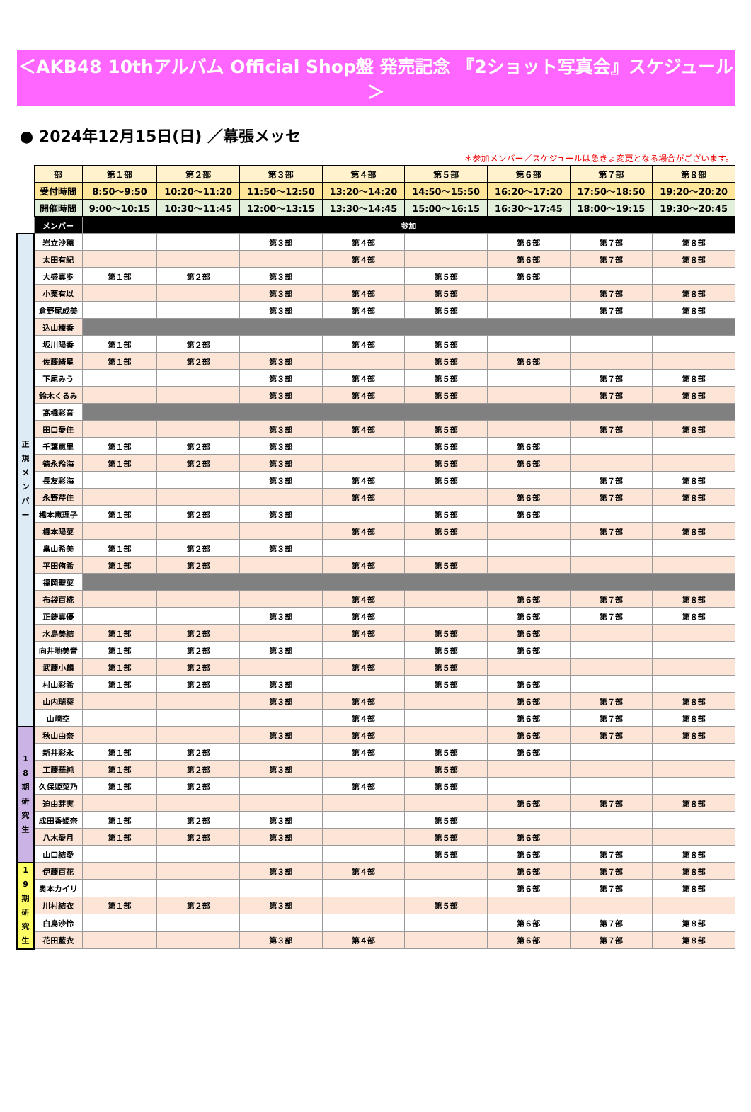＜AKB48 10thアルバム Official Shop盤 発売記念 『2ショット写真会』スケジュール＞
● 2024年12月15日(日) ／幕張メッセ
＊参加メンバー／スケジュールは急きょ変更となる場合がございます。
| | 部 | 第１部 | 第２部 | 第３部 | 第４部 | 第５部 | 第６部 | 第７部 | 第８部 |
| | 受付時間 | 8:50～9:50 | 10:20～11:20 | 11:50～12:50 | 13:20～14:20 | 14:50～15:50 | 16:20～17:20 | 17:50～18:50 | 19:20～20:20 |
| | 開催時間 | 9:00～10:15 | 10:30～11:45 | 12:00～13:15 | 13:30～14:45 | 15:00～16:15 | 16:30～17:45 | 18:00～19:15 | 19:30～20:45 |
| | メンバー | 参加 | | | | | | | |
| 正 規 メ ン バ ー | 岩立沙穂 | | | 第３部 | 第４部 | | 第６部 | 第７部 | 第８部 |
| | 太田有紀 | | | | 第４部 | | 第６部 | 第７部 | 第８部 |
| | 大盛真歩 | 第１部 | 第２部 | 第３部 | | 第５部 | 第６部 | | |
| | 小栗有以 | | | 第３部 | 第４部 | 第５部 | | 第７部 | 第８部 |
| | 倉野尾成美 | | | 第３部 | 第４部 | 第５部 | | 第７部 | 第８部 |
| | 込山榛香 | | | | | | | | |
| | 坂川陽香 | 第１部 | 第２部 | | 第４部 | 第５部 | | | |
| | 佐藤綺星 | 第１部 | 第２部 | 第３部 | | 第５部 | 第６部 | | |
| | 下尾みう | | | 第３部 | 第４部 | 第５部 | | 第７部 | 第８部 |
| | 鈴木くるみ | | | 第３部 | 第４部 | 第５部 | | 第７部 | 第８部 |
| | 髙橋彩音 | | | | | | | | |
| | 田口愛佳 | | | 第３部 | 第４部 | 第５部 | | 第７部 | 第８部 |
| | 千葉恵里 | 第１部 | 第２部 | 第３部 | | 第５部 | 第６部 | | |
| | 徳永羚海 | 第１部 | 第２部 | 第３部 | | 第５部 | 第６部 | | |
| | 長友彩海 | | | 第３部 | 第４部 | 第５部 | | 第７部 | 第８部 |
| | 永野芹佳 | | | | 第４部 | | 第６部 | 第７部 | 第８部 |
| | 橋本恵理子 | 第１部 | 第２部 | 第３部 | | 第５部 | 第６部 | | |
| | 橋本陽菜 | | | | 第４部 | 第５部 | | 第７部 | 第８部 |
| | 畠山希美 | 第１部 | 第２部 | 第３部 | | | | | |
| | 平田侑希 | 第１部 | 第２部 | | 第４部 | 第５部 | | | |
| | 福岡聖菜 | | | | | | | | |
| | 布袋百椛 | | | | 第４部 | | 第６部 | 第７部 | 第８部 |
| | 正鋳真優 | | | 第３部 | 第４部 | | 第６部 | 第７部 | 第８部 |
| | 水島美結 | 第１部 | 第２部 | | 第４部 | 第５部 | 第６部 | | |
| | 向井地美音 | 第１部 | 第２部 | 第３部 | | 第５部 | 第６部 | | |
| | 武藤小麟 | 第１部 | 第２部 | | 第４部 | 第５部 | | | |
| | 村山彩希 | 第１部 | 第２部 | 第３部 | | 第５部 | 第６部 | | |
| | 山内瑞葵 | | | 第３部 | 第４部 | | 第６部 | 第７部 | 第８部 |
| | 山﨑空 | | | | 第４部 | | 第６部 | 第７部 | 第８部 |
| 1 8 期 研 究 生 | 秋山由奈 | | | 第３部 | 第４部 | | 第６部 | 第７部 | 第８部 |
| | 新井彩永 | 第１部 | 第２部 | | 第４部 | 第５部 | 第６部 | | |
| | 工藤華純 | 第１部 | 第２部 | 第３部 | | 第５部 | | | |
| | 久保姫菜乃 | 第１部 | 第２部 | | 第４部 | 第５部 | | | |
| | 迫由芽実 | | | | | | 第６部 | 第７部 | 第８部 |
| | 成田香姫奈 | 第１部 | 第２部 | 第３部 | | 第５部 | | | |
| | 八木愛月 | 第１部 | 第２部 | 第３部 | | 第５部 | 第６部 | | |
| | 山口結愛 | | | | | 第５部 | 第６部 | 第７部 | 第８部 |
| 1 9 期 研 究 生 | 伊藤百花 | | | 第３部 | 第４部 | | 第６部 | 第７部 | 第８部 |
| | 奥本カイリ | | | | | | 第６部 | 第７部 | 第８部 |
| | 川村結衣 | 第１部 | 第２部 | 第３部 | | 第５部 | | | |
| | 白鳥沙怜 | | | | | | 第６部 | 第７部 | 第８部 |
| | 花田藍衣 | | | 第３部 | 第４部 | | 第６部 | 第７部 | 第８部 |